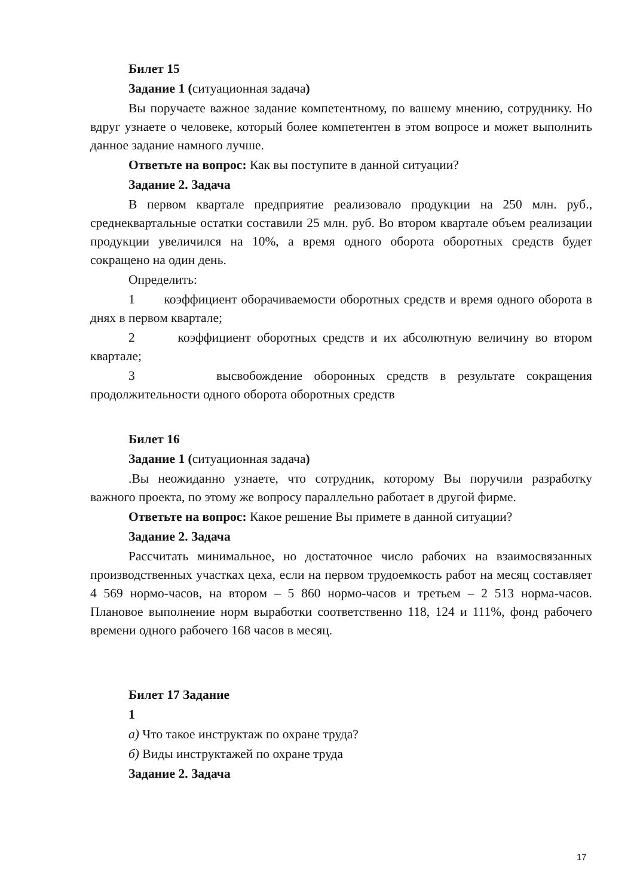Билет 15
Задание 1 (ситуационная задача)
Вы поручаете важное задание компетентному, по вашему мнению, сотруднику. Но вдруг узнаете о человеке, который более компетентен в этом вопросе и может выполнить данное задание намного лучше.
Ответьте на вопрос: Как вы поступите в данной ситуации?
Задание 2. Задача
В первом квартале предприятие реализовало продукции на 250 млн. руб., среднеквартальные остатки составили 25 млн. руб. Во втором квартале объем реализации продукции увеличился на 10%, а время одного оборота оборотных средств будет сокращено на один день.
Определить:
1 коэффициент оборачиваемости оборотных средств и время одного оборота в днях в первом квартале;
2 коэффициент оборотных средств и их абсолютную величину во втором квартале;
3 высвобождение оборонных средств в результате сокращения продолжительности одного оборота оборотных средств
Билет 16
Задание 1 (ситуационная задача)
.Вы неожиданно узнаете, что сотрудник, которому Вы поручили разработку важного проекта, по этому же вопросу параллельно работает в другой фирме.
Ответьте на вопрос: Какое решение Вы примете в данной ситуации?
Задание 2. Задача
Рассчитать минимальное, но достаточное число рабочих на взаимосвязанных производственных участках цеха, если на первом трудоемкость работ на месяц составляет 4 569 нормо-часов, на втором – 5 860 нормо-часов и третьем – 2 513 норма-часов. Плановое выполнение норм выработки соответственно 118, 124 и 111%, фонд рабочего времени одного рабочего 168 часов в месяц.
Билет 17 Задание
1
а) Что такое инструктаж по охране труда?
б) Виды инструктажей по охране труда
Задание 2. Задача
17